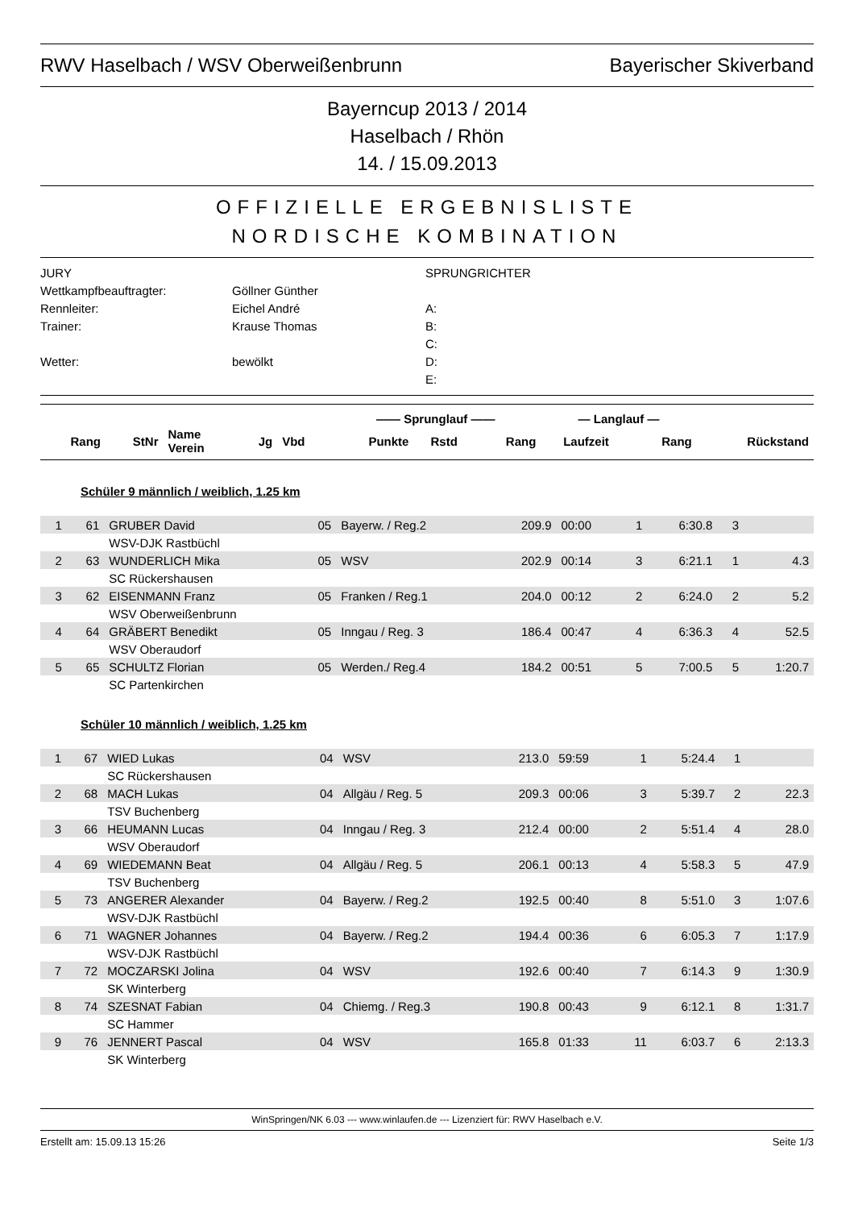RWV Haselbach / WSV Oberweißenbrunn Bayerischer Skiverband
Bayerncup 2013 / 2014
Haselbach / Rhön
14. / 15.09.2013
OFFIZIELLE ERGEBNISLISTE
NORDISCHE KOMBINATION
JURY
SPRUNGRICHTER
Wettkampfbeauftragter:
Göllner Günther
Rennleiter:
Eichel André
A:
Trainer:
Krause Thomas
B:
C:
Wetter:
bewölkt
D:
E:
| | | | | | —— Sprunglauf —— | | | — Langlauf — | | |
| --- | --- | --- | --- | --- | --- | --- | --- | --- | --- | --- |
| Rang | StNr | Name Verein | Jg | Vbd | Punkte | Rstd | Rang | Laufzeit | Rang | Rückstand |
Schüler 9 männlich / weiblich, 1.25 km
| 1 | 61 | GRUBER David | 05 | Bayerw. / Reg.2 | 209.9 | 00:00 | 1 | 6:30.8 | 3 | |
| | | WSV-DJK Rastbüchl | | | | | | | | |
| 2 | 63 | WUNDERLICH Mika | 05 | WSV | 202.9 | 00:14 | 3 | 6:21.1 | 1 | 4.3 |
| | | SC Rückershausen | | | | | | | | |
| 3 | 62 | EISENMANN Franz | 05 | Franken / Reg.1 | 204.0 | 00:12 | 2 | 6:24.0 | 2 | 5.2 |
| | | WSV Oberweißenbrunn | | | | | | | | |
| 4 | 64 | GRÄBERT Benedikt | 05 | Inngau / Reg. 3 | 186.4 | 00:47 | 4 | 6:36.3 | 4 | 52.5 |
| | | WSV Oberaudorf | | | | | | | | |
| 5 | 65 | SCHULTZ Florian | 05 | Werden./ Reg.4 | 184.2 | 00:51 | 5 | 7:00.5 | 5 | 1:20.7 |
| | | SC Partenkirchen | | | | | | | | |
Schüler 10 männlich / weiblich, 1.25 km
| 1 | 67 | WIED Lukas | 04 | WSV | 213.0 | 59:59 | 1 | 5:24.4 | 1 | |
| | | SC Rückershausen | | | | | | | | |
| 2 | 68 | MACH Lukas | 04 | Allgäu / Reg. 5 | 209.3 | 00:06 | 3 | 5:39.7 | 2 | 22.3 |
| | | TSV Buchenberg | | | | | | | | |
| 3 | 66 | HEUMANN Lucas | 04 | Inngau / Reg. 3 | 212.4 | 00:00 | 2 | 5:51.4 | 4 | 28.0 |
| | | WSV Oberaudorf | | | | | | | | |
| 4 | 69 | WIEDEMANN Beat | 04 | Allgäu / Reg. 5 | 206.1 | 00:13 | 4 | 5:58.3 | 5 | 47.9 |
| | | TSV Buchenberg | | | | | | | | |
| 5 | 73 | ANGERER Alexander | 04 | Bayerw. / Reg.2 | 192.5 | 00:40 | 8 | 5:51.0 | 3 | 1:07.6 |
| | | WSV-DJK Rastbüchl | | | | | | | | |
| 6 | 71 | WAGNER Johannes | 04 | Bayerw. / Reg.2 | 194.4 | 00:36 | 6 | 6:05.3 | 7 | 1:17.9 |
| | | WSV-DJK Rastbüchl | | | | | | | | |
| 7 | 72 | MOCZARSKI Jolina | 04 | WSV | 192.6 | 00:40 | 7 | 6:14.3 | 9 | 1:30.9 |
| | | SK Winterberg | | | | | | | | |
| 8 | 74 | SZESNAT Fabian | 04 | Chiemg. / Reg.3 | 190.8 | 00:43 | 9 | 6:12.1 | 8 | 1:31.7 |
| | | SC Hammer | | | | | | | | |
| 9 | 76 | JENNERT Pascal | 04 | WSV | 165.8 | 01:33 | 11 | 6:03.7 | 6 | 2:13.3 |
| | | SK Winterberg | | | | | | | | |
WinSpringen/NK 6.03 --- www.winlaufen.de --- Lizenziert für: RWV Haselbach e.V.
Erstellt am: 15.09.13 15:26 Seite 1/3